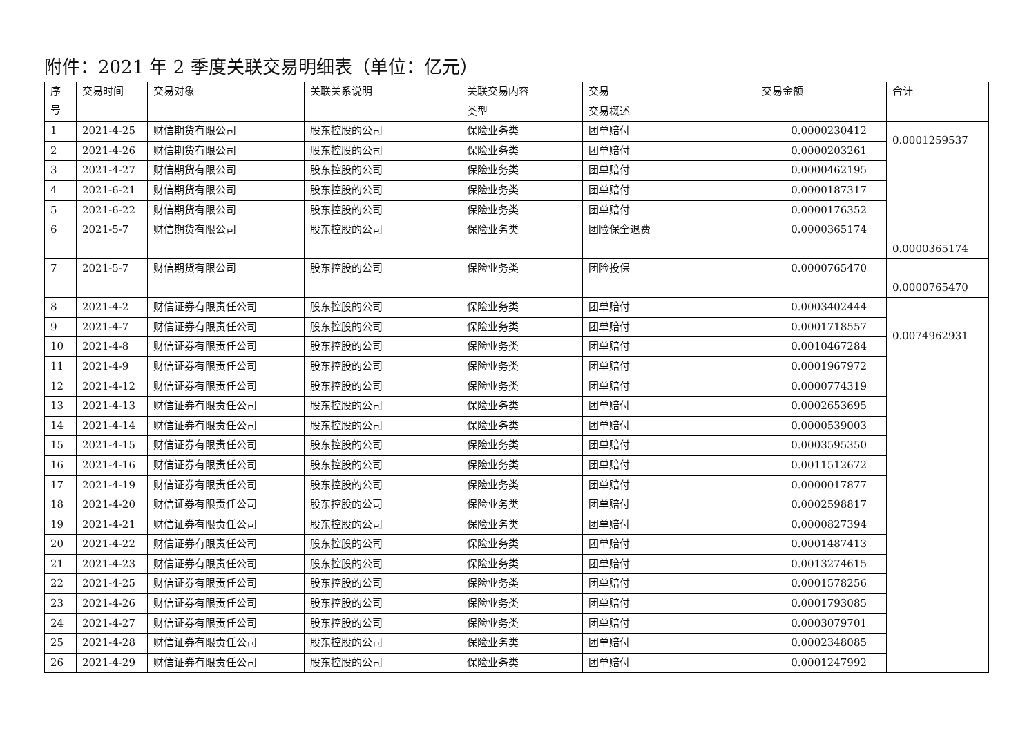附件：2021 年 2 季度关联交易明细表（单位：亿元）
| 序 号 | 交易时间 | 交易对象 | 关联关系说明 | 关联交易内容 | 交易 | 交易金额 | 合计 |
| --- | --- | --- | --- | --- | --- | --- | --- |
| | | | | 类型 | 交易概述 | | |
| 1 | 2021-4-25 | 财信期货有限公司 | 股东控股的公司 | 保险业务类 | 团单赔付 | 0.0000230412 | 0.0001259537 |
| 2 | 2021-4-26 | 财信期货有限公司 | 股东控股的公司 | 保险业务类 | 团单赔付 | 0.0000203261 | |
| 3 | 2021-4-27 | 财信期货有限公司 | 股东控股的公司 | 保险业务类 | 团单赔付 | 0.0000462195 | |
| 4 | 2021-6-21 | 财信期货有限公司 | 股东控股的公司 | 保险业务类 | 团单赔付 | 0.0000187317 | |
| 5 | 2021-6-22 | 财信期货有限公司 | 股东控股的公司 | 保险业务类 | 团单赔付 | 0.0000176352 | |
| 6 | 2021-5-7 | 财信期货有限公司 | 股东控股的公司 | 保险业务类 | 团险保全退费 | 0.0000365174 | 0.0000365174 |
| 7 | 2021-5-7 | 财信期货有限公司 | 股东控股的公司 | 保险业务类 | 团险投保 | 0.0000765470 | 0.0000765470 |
| 8 | 2021-4-2 | 财信证券有限责任公司 | 股东控股的公司 | 保险业务类 | 团单赔付 | 0.0003402444 | 0.0074962931 |
| 9 | 2021-4-7 | 财信证券有限责任公司 | 股东控股的公司 | 保险业务类 | 团单赔付 | 0.0001718557 | |
| 10 | 2021-4-8 | 财信证券有限责任公司 | 股东控股的公司 | 保险业务类 | 团单赔付 | 0.0010467284 | |
| 11 | 2021-4-9 | 财信证券有限责任公司 | 股东控股的公司 | 保险业务类 | 团单赔付 | 0.0001967972 | |
| 12 | 2021-4-12 | 财信证券有限责任公司 | 股东控股的公司 | 保险业务类 | 团单赔付 | 0.0000774319 | |
| 13 | 2021-4-13 | 财信证券有限责任公司 | 股东控股的公司 | 保险业务类 | 团单赔付 | 0.0002653695 | |
| 14 | 2021-4-14 | 财信证券有限责任公司 | 股东控股的公司 | 保险业务类 | 团单赔付 | 0.0000539003 | |
| 15 | 2021-4-15 | 财信证券有限责任公司 | 股东控股的公司 | 保险业务类 | 团单赔付 | 0.0003595350 | |
| 16 | 2021-4-16 | 财信证券有限责任公司 | 股东控股的公司 | 保险业务类 | 团单赔付 | 0.0011512672 | |
| 17 | 2021-4-19 | 财信证券有限责任公司 | 股东控股的公司 | 保险业务类 | 团单赔付 | 0.0000017877 | |
| 18 | 2021-4-20 | 财信证券有限责任公司 | 股东控股的公司 | 保险业务类 | 团单赔付 | 0.0002598817 | |
| 19 | 2021-4-21 | 财信证券有限责任公司 | 股东控股的公司 | 保险业务类 | 团单赔付 | 0.0000827394 | |
| 20 | 2021-4-22 | 财信证券有限责任公司 | 股东控股的公司 | 保险业务类 | 团单赔付 | 0.0001487413 | |
| 21 | 2021-4-23 | 财信证券有限责任公司 | 股东控股的公司 | 保险业务类 | 团单赔付 | 0.0013274615 | |
| 22 | 2021-4-25 | 财信证券有限责任公司 | 股东控股的公司 | 保险业务类 | 团单赔付 | 0.0001578256 | |
| 23 | 2021-4-26 | 财信证券有限责任公司 | 股东控股的公司 | 保险业务类 | 团单赔付 | 0.0001793085 | |
| 24 | 2021-4-27 | 财信证券有限责任公司 | 股东控股的公司 | 保险业务类 | 团单赔付 | 0.0003079701 | |
| 25 | 2021-4-28 | 财信证券有限责任公司 | 股东控股的公司 | 保险业务类 | 团单赔付 | 0.0002348085 | |
| 26 | 2021-4-29 | 财信证券有限责任公司 | 股东控股的公司 | 保险业务类 | 团单赔付 | 0.0001247992 | |